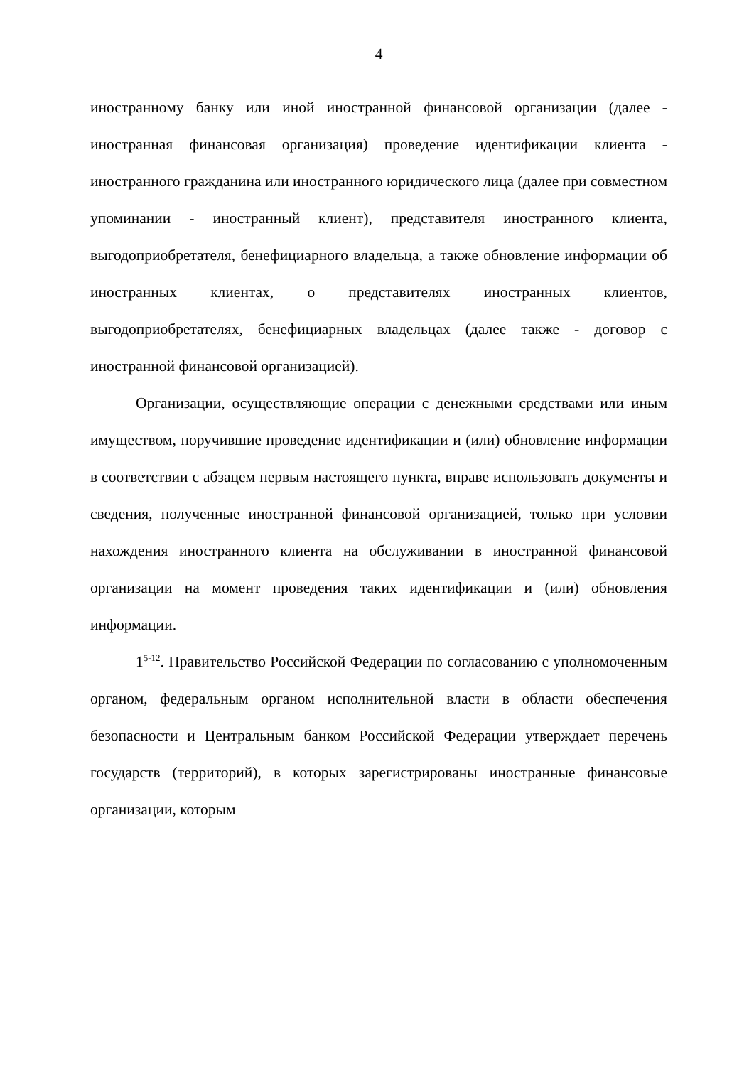4
иностранному банку или иной иностранной финансовой организации (далее - иностранная финансовая организация) проведение идентификации клиента - иностранного гражданина или иностранного юридического лица (далее при совместном упоминании - иностранный клиент), представителя иностранного клиента, выгодоприобретателя, бенефициарного владельца, а также обновление информации об иностранных клиентах, о представителях иностранных клиентов, выгодоприобретателях, бенефициарных владельцах (далее также - договор с иностранной финансовой организацией).
Организации, осуществляющие операции с денежными средствами или иным имуществом, поручившие проведение идентификации и (или) обновление информации в соответствии с абзацем первым настоящего пункта, вправе использовать документы и сведения, полученные иностранной финансовой организацией, только при условии нахождения иностранного клиента на обслуживании в иностранной финансовой организации на момент проведения таких идентификации и (или) обновления информации.
1<sup>5-12</sup>. Правительство Российской Федерации по согласованию с уполномоченным органом, федеральным органом исполнительной власти в области обеспечения безопасности и Центральным банком Российской Федерации утверждает перечень государств (территорий), в которых зарегистрированы иностранные финансовые организации, которым